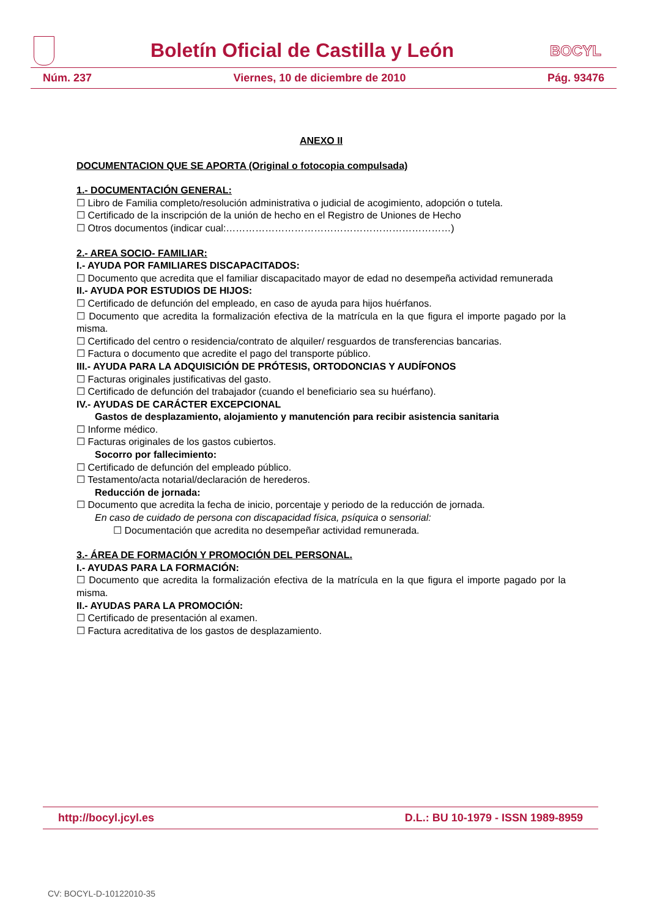Boletín Oficial de Castilla y León
BOCYL
Núm. 237 Viernes, 10 de diciembre de 2010 Pág. 93476
ANEXO II
DOCUMENTACION QUE SE APORTA (Original o fotocopia compulsada)
1.- DOCUMENTACIÓN GENERAL:
☐ Libro de Familia completo/resolución administrativa o judicial de acogimiento, adopción o tutela.
☐ Certificado de la inscripción de la unión de hecho en el Registro de Uniones de Hecho
☐ Otros documentos (indicar cual:……………………………………………………………)
2.- AREA SOCIO- FAMILIAR:
I.- AYUDA POR FAMILIARES DISCAPACITADOS:
☐ Documento que acredita que el familiar discapacitado mayor de edad no desempeña actividad remunerada
II.- AYUDA POR ESTUDIOS DE HIJOS:
☐ Certificado de defunción del empleado, en caso de ayuda para hijos huérfanos.
☐ Documento que acredita la formalización efectiva de la matrícula en la que figura el importe pagado por la misma.
☐ Certificado del centro o residencia/contrato de alquiler/ resguardos de transferencias bancarias.
☐ Factura o documento que acredite el pago del transporte público.
III.- AYUDA PARA LA ADQUISICIÓN DE PRÓTESIS, ORTODONCIAS Y AUDÍFONOS
☐ Facturas originales justificativas del gasto.
☐ Certificado de defunción del trabajador (cuando el beneficiario sea su huérfano).
IV.- AYUDAS DE CARÁCTER EXCEPCIONAL
Gastos de desplazamiento, alojamiento y manutención para recibir asistencia sanitaria
☐ Informe médico.
☐ Facturas originales de los gastos cubiertos.
Socorro por fallecimiento:
☐ Certificado de defunción del empleado público.
☐ Testamento/acta notarial/declaración de herederos.
Reducción de jornada:
☐ Documento que acredita la fecha de inicio, porcentaje y periodo de la reducción de jornada.
En caso de cuidado de persona con discapacidad física, psíquica o sensorial:
☐ Documentación que acredita no desempeñar actividad remunerada.
3.- ÁREA DE FORMACIÓN Y PROMOCIÓN DEL PERSONAL.
I.- AYUDAS PARA LA FORMACIÓN:
☐ Documento que acredita la formalización efectiva de la matrícula en la que figura el importe pagado por la misma.
II.- AYUDAS PARA LA PROMOCIÓN:
☐ Certificado de presentación al examen.
☐ Factura acreditativa de los gastos de desplazamiento.
http://bocyl.jcyl.es D.L.: BU 10-1979 - ISSN 1989-8959
CV: BOCYL-D-10122010-35